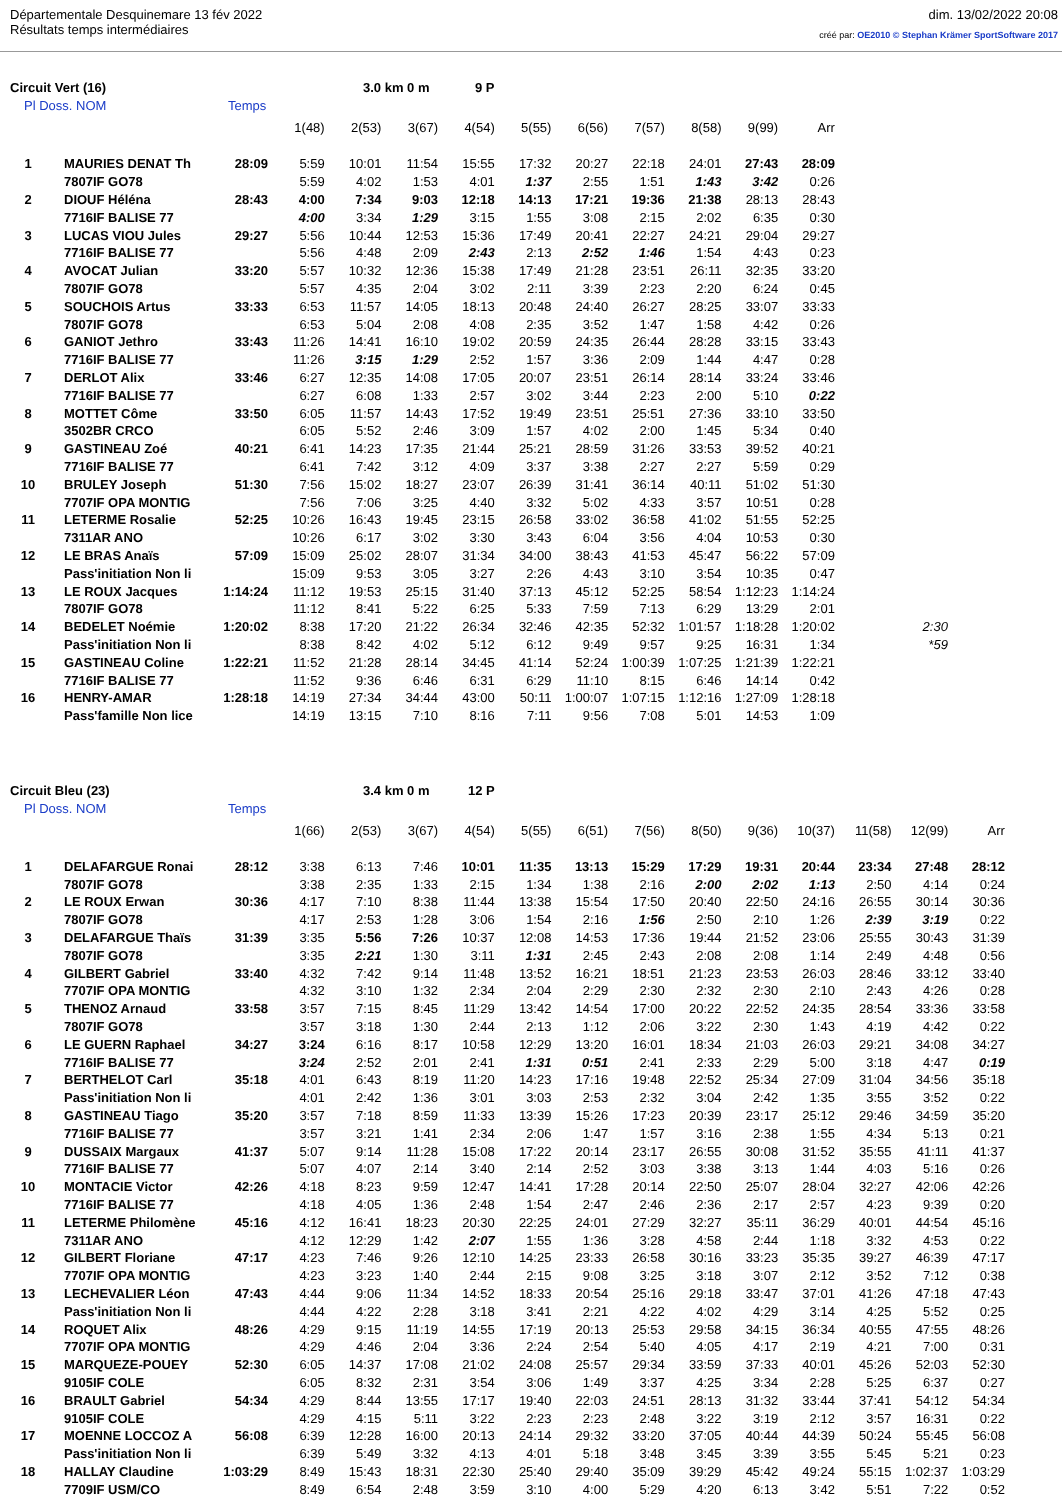Départementale Desquinemare 13 fév 2022
Résultats temps intermédiaires
dim. 13/02/2022 20:08
créé par: OE2010 © Stephan Krämer SportSoftware 2017
Circuit Vert (16) 3.0 km 0 m 9 P
Pl Doss. NOM Temps
| | | | 1(48) | 2(53) | 3(67) | 4(54) | 5(55) | 6(56) | 7(57) | 8(58) | 9(99) | Arr | |
| 1 | MAURIES DENAT Th | 28:09 | 5:59 | 10:01 | 11:54 | 15:55 | 17:32 | 20:27 | 22:18 | 24:01 | 27:43 | 28:09 | |
| | 7807IF GO78 | | 5:59 | 4:02 | 1:53 | 4:01 | 1:37 | 2:55 | 1:51 | 1:43 | 3:42 | 0:26 | |
| 2 | DIOUF Héléna | 28:43 | 4:00 | 7:34 | 9:03 | 12:18 | 14:13 | 17:21 | 19:36 | 21:38 | 28:13 | 28:43 | |
| | 7716IF BALISE 77 | | 4:00 | 3:34 | 1:29 | 3:15 | 1:55 | 3:08 | 2:15 | 2:02 | 6:35 | 0:30 | |
| 3 | LUCAS VIOU Jules | 29:27 | 5:56 | 10:44 | 12:53 | 15:36 | 17:49 | 20:41 | 22:27 | 24:21 | 29:04 | 29:27 | |
| | 7716IF BALISE 77 | | 5:56 | 4:48 | 2:09 | 2:43 | 2:13 | 2:52 | 1:46 | 1:54 | 4:43 | 0:23 | |
| 4 | AVOCAT Julian | 33:20 | 5:57 | 10:32 | 12:36 | 15:38 | 17:49 | 21:28 | 23:51 | 26:11 | 32:35 | 33:20 | |
| | 7807IF GO78 | | 5:57 | 4:35 | 2:04 | 3:02 | 2:11 | 3:39 | 2:23 | 2:20 | 6:24 | 0:45 | |
| 5 | SOUCHOIS Artus | 33:33 | 6:53 | 11:57 | 14:05 | 18:13 | 20:48 | 24:40 | 26:27 | 28:25 | 33:07 | 33:33 | |
| | 7807IF GO78 | | 6:53 | 5:04 | 2:08 | 4:08 | 2:35 | 3:52 | 1:47 | 1:58 | 4:42 | 0:26 | |
| 6 | GANIOT Jethro | 33:43 | 11:26 | 14:41 | 16:10 | 19:02 | 20:59 | 24:35 | 26:44 | 28:28 | 33:15 | 33:43 | |
| | 7716IF BALISE 77 | | 11:26 | 3:15 | 1:29 | 2:52 | 1:57 | 3:36 | 2:09 | 1:44 | 4:47 | 0:28 | |
| 7 | DERLOT Alix | 33:46 | 6:27 | 12:35 | 14:08 | 17:05 | 20:07 | 23:51 | 26:14 | 28:14 | 33:24 | 33:46 | |
| | 7716IF BALISE 77 | | 6:27 | 6:08 | 1:33 | 2:57 | 3:02 | 3:44 | 2:23 | 2:00 | 5:10 | 0:22 | |
| 8 | MOTTET Côme | 33:50 | 6:05 | 11:57 | 14:43 | 17:52 | 19:49 | 23:51 | 25:51 | 27:36 | 33:10 | 33:50 | |
| | 3502BR CRCO | | 6:05 | 5:52 | 2:46 | 3:09 | 1:57 | 4:02 | 2:00 | 1:45 | 5:34 | 0:40 | |
| 9 | GASTINEAU Zoé | 40:21 | 6:41 | 14:23 | 17:35 | 21:44 | 25:21 | 28:59 | 31:26 | 33:53 | 39:52 | 40:21 | |
| | 7716IF BALISE 77 | | 6:41 | 7:42 | 3:12 | 4:09 | 3:37 | 3:38 | 2:27 | 2:27 | 5:59 | 0:29 | |
| 10 | BRULEY Joseph | 51:30 | 7:56 | 15:02 | 18:27 | 23:07 | 26:39 | 31:41 | 36:14 | 40:11 | 51:02 | 51:30 | |
| | 7707IF OPA MONTIG | | 7:56 | 7:06 | 3:25 | 4:40 | 3:32 | 5:02 | 4:33 | 3:57 | 10:51 | 0:28 | |
| 11 | LETERME Rosalie | 52:25 | 10:26 | 16:43 | 19:45 | 23:15 | 26:58 | 33:02 | 36:58 | 41:02 | 51:55 | 52:25 | |
| | 7311AR ANO | | 10:26 | 6:17 | 3:02 | 3:30 | 3:43 | 6:04 | 3:56 | 4:04 | 10:53 | 0:30 | |
| 12 | LE BRAS Anaïs | 57:09 | 15:09 | 25:02 | 28:07 | 31:34 | 34:00 | 38:43 | 41:53 | 45:47 | 56:22 | 57:09 | |
| | Pass'initiation Non li | | 15:09 | 9:53 | 3:05 | 3:27 | 2:26 | 4:43 | 3:10 | 3:54 | 10:35 | 0:47 | |
| 13 | LE ROUX Jacques | 1:14:24 | 11:12 | 19:53 | 25:15 | 31:40 | 37:13 | 45:12 | 52:25 | 58:54 | 1:12:23 | 1:14:24 | |
| | 7807IF GO78 | | 11:12 | 8:41 | 5:22 | 6:25 | 5:33 | 7:59 | 7:13 | 6:29 | 13:29 | 2:01 | |
| 14 | BEDELET Noémie | 1:20:02 | 8:38 | 17:20 | 21:22 | 26:34 | 32:46 | 42:35 | 52:32 | 1:01:57 | 1:18:28 | 1:20:02 | 2:30 |
| | Pass'initiation Non li | | 8:38 | 8:42 | 4:02 | 5:12 | 6:12 | 9:49 | 9:57 | 9:25 | 16:31 | 1:34 | *59 |
| 15 | GASTINEAU Coline | 1:22:21 | 11:52 | 21:28 | 28:14 | 34:45 | 41:14 | 52:24 | 1:00:39 | 1:07:25 | 1:21:39 | 1:22:21 | |
| | 7716IF BALISE 77 | | 11:52 | 9:36 | 6:46 | 6:31 | 6:29 | 11:10 | 8:15 | 6:46 | 14:14 | 0:42 | |
| 16 | HENRY-AMAR | 1:28:18 | 14:19 | 27:34 | 34:44 | 43:00 | 50:11 | 1:00:07 | 1:07:15 | 1:12:16 | 1:27:09 | 1:28:18 | |
| | Pass'famille Non lice | | 14:19 | 13:15 | 7:10 | 8:16 | 7:11 | 9:56 | 7:08 | 5:01 | 14:53 | 1:09 | |
Circuit Bleu (23) 3.4 km 0 m 12 P
Pl Doss. NOM Temps
| | | | 1(66) | 2(53) | 3(67) | 4(54) | 5(55) | 6(51) | 7(56) | 8(50) | 9(36) | 10(37) | 11(58) | 12(99) | Arr |
| 1 | DELAFARGUE Ronai | 28:12 | 3:38 | 6:13 | 7:46 | 10:01 | 11:35 | 13:13 | 15:29 | 17:29 | 19:31 | 20:44 | 23:34 | 27:48 | 28:12 |
| | 7807IF GO78 | | 3:38 | 2:35 | 1:33 | 2:15 | 1:34 | 1:38 | 2:16 | 2:00 | 2:02 | 1:13 | 2:50 | 4:14 | 0:24 |
| 2 | LE ROUX Erwan | 30:36 | 4:17 | 7:10 | 8:38 | 11:44 | 13:38 | 15:54 | 17:50 | 20:40 | 22:50 | 24:16 | 26:55 | 30:14 | 30:36 |
| | 7807IF GO78 | | 4:17 | 2:53 | 1:28 | 3:06 | 1:54 | 2:16 | 1:56 | 2:50 | 2:10 | 1:26 | 2:39 | 3:19 | 0:22 |
| 3 | DELAFARGUE Thaïs | 31:39 | 3:35 | 5:56 | 7:26 | 10:37 | 12:08 | 14:53 | 17:36 | 19:44 | 21:52 | 23:06 | 25:55 | 30:43 | 31:39 |
| | 7807IF GO78 | | 3:35 | 2:21 | 1:30 | 3:11 | 1:31 | 2:45 | 2:43 | 2:08 | 2:08 | 1:14 | 2:49 | 4:48 | 0:56 |
| 4 | GILBERT Gabriel | 33:40 | 4:32 | 7:42 | 9:14 | 11:48 | 13:52 | 16:21 | 18:51 | 21:23 | 23:53 | 26:03 | 28:46 | 33:12 | 33:40 |
| | 7707IF OPA MONTIG | | 4:32 | 3:10 | 1:32 | 2:34 | 2:04 | 2:29 | 2:30 | 2:32 | 2:30 | 2:10 | 2:43 | 4:26 | 0:28 |
| 5 | THENOZ Arnaud | 33:58 | 3:57 | 7:15 | 8:45 | 11:29 | 13:42 | 14:54 | 17:00 | 20:22 | 22:52 | 24:35 | 28:54 | 33:36 | 33:58 |
| | 7807IF GO78 | | 3:57 | 3:18 | 1:30 | 2:44 | 2:13 | 1:12 | 2:06 | 3:22 | 2:30 | 1:43 | 4:19 | 4:42 | 0:22 |
| 6 | LE GUERN Raphael | 34:27 | 3:24 | 6:16 | 8:17 | 10:58 | 12:29 | 13:20 | 16:01 | 18:34 | 21:03 | 26:03 | 29:21 | 34:08 | 34:27 |
| | 7716IF BALISE 77 | | 3:24 | 2:52 | 2:01 | 2:41 | 1:31 | 0:51 | 2:41 | 2:33 | 2:29 | 5:00 | 3:18 | 4:47 | 0:19 |
| 7 | BERTHELOT Carl | 35:18 | 4:01 | 6:43 | 8:19 | 11:20 | 14:23 | 17:16 | 19:48 | 22:52 | 25:34 | 27:09 | 31:04 | 34:56 | 35:18 |
| | Pass'initiation Non li | | 4:01 | 2:42 | 1:36 | 3:01 | 3:03 | 2:53 | 2:32 | 3:04 | 2:42 | 1:35 | 3:55 | 3:52 | 0:22 |
| 8 | GASTINEAU Tiago | 35:20 | 3:57 | 7:18 | 8:59 | 11:33 | 13:39 | 15:26 | 17:23 | 20:39 | 23:17 | 25:12 | 29:46 | 34:59 | 35:20 |
| | 7716IF BALISE 77 | | 3:57 | 3:21 | 1:41 | 2:34 | 2:06 | 1:47 | 1:57 | 3:16 | 2:38 | 1:55 | 4:34 | 5:13 | 0:21 |
| 9 | DUSSAIX Margaux | 41:37 | 5:07 | 9:14 | 11:28 | 15:08 | 17:22 | 20:14 | 23:17 | 26:55 | 30:08 | 31:52 | 35:55 | 41:11 | 41:37 |
| | 7716IF BALISE 77 | | 5:07 | 4:07 | 2:14 | 3:40 | 2:14 | 2:52 | 3:03 | 3:38 | 3:13 | 1:44 | 4:03 | 5:16 | 0:26 |
| 10 | MONTACIE Victor | 42:26 | 4:18 | 8:23 | 9:59 | 12:47 | 14:41 | 17:28 | 20:14 | 22:50 | 25:07 | 28:04 | 32:27 | 42:06 | 42:26 |
| | 7716IF BALISE 77 | | 4:18 | 4:05 | 1:36 | 2:48 | 1:54 | 2:47 | 2:46 | 2:36 | 2:17 | 2:57 | 4:23 | 9:39 | 0:20 |
| 11 | LETERME Philomène | 45:16 | 4:12 | 16:41 | 18:23 | 20:30 | 22:25 | 24:01 | 27:29 | 32:27 | 35:11 | 36:29 | 40:01 | 44:54 | 45:16 |
| | 7311AR ANO | | 4:12 | 12:29 | 1:42 | 2:07 | 1:55 | 1:36 | 3:28 | 4:58 | 2:44 | 1:18 | 3:32 | 4:53 | 0:22 |
| 12 | GILBERT Floriane | 47:17 | 4:23 | 7:46 | 9:26 | 12:10 | 14:25 | 23:33 | 26:58 | 30:16 | 33:23 | 35:35 | 39:27 | 46:39 | 47:17 |
| | 7707IF OPA MONTIG | | 4:23 | 3:23 | 1:40 | 2:44 | 2:15 | 9:08 | 3:25 | 3:18 | 3:07 | 2:12 | 3:52 | 7:12 | 0:38 |
| 13 | LECHEVALIER Léon | 47:43 | 4:44 | 9:06 | 11:34 | 14:52 | 18:33 | 20:54 | 25:16 | 29:18 | 33:47 | 37:01 | 41:26 | 47:18 | 47:43 |
| | Pass'initiation Non li | | 4:44 | 4:22 | 2:28 | 3:18 | 3:41 | 2:21 | 4:22 | 4:02 | 4:29 | 3:14 | 4:25 | 5:52 | 0:25 |
| 14 | ROQUET Alix | 48:26 | 4:29 | 9:15 | 11:19 | 14:55 | 17:19 | 20:13 | 25:53 | 29:58 | 34:15 | 36:34 | 40:55 | 47:55 | 48:26 |
| | 7707IF OPA MONTIG | | 4:29 | 4:46 | 2:04 | 3:36 | 2:24 | 2:54 | 5:40 | 4:05 | 4:17 | 2:19 | 4:21 | 7:00 | 0:31 |
| 15 | MARQUEZE-POUEY | 52:30 | 6:05 | 14:37 | 17:08 | 21:02 | 24:08 | 25:57 | 29:34 | 33:59 | 37:33 | 40:01 | 45:26 | 52:03 | 52:30 |
| | 9105IF COLE | | 6:05 | 8:32 | 2:31 | 3:54 | 3:06 | 1:49 | 3:37 | 4:25 | 3:34 | 2:28 | 5:25 | 6:37 | 0:27 |
| 16 | BRAULT Gabriel | 54:34 | 4:29 | 8:44 | 13:55 | 17:17 | 19:40 | 22:03 | 24:51 | 28:13 | 31:32 | 33:44 | 37:41 | 54:12 | 54:34 |
| | 9105IF COLE | | 4:29 | 4:15 | 5:11 | 3:22 | 2:23 | 2:23 | 2:48 | 3:22 | 3:19 | 2:12 | 3:57 | 16:31 | 0:22 |
| 17 | MOENNE LOCCOZ A | 56:08 | 6:39 | 12:28 | 16:00 | 20:13 | 24:14 | 29:32 | 33:20 | 37:05 | 40:44 | 44:39 | 50:24 | 55:45 | 56:08 |
| | Pass'initiation Non li | | 6:39 | 5:49 | 3:32 | 4:13 | 4:01 | 5:18 | 3:48 | 3:45 | 3:39 | 3:55 | 5:45 | 5:21 | 0:23 |
| 18 | HALLAY Claudine | 1:03:29 | 8:49 | 15:43 | 18:31 | 22:30 | 25:40 | 29:40 | 35:09 | 39:29 | 45:42 | 49:24 | 55:15 | 1:02:37 | 1:03:29 |
| | 7709IF USM/CO | | 8:49 | 6:54 | 2:48 | 3:59 | 3:10 | 4:00 | 5:29 | 4:20 | 6:13 | 3:42 | 5:51 | 7:22 | 0:52 |